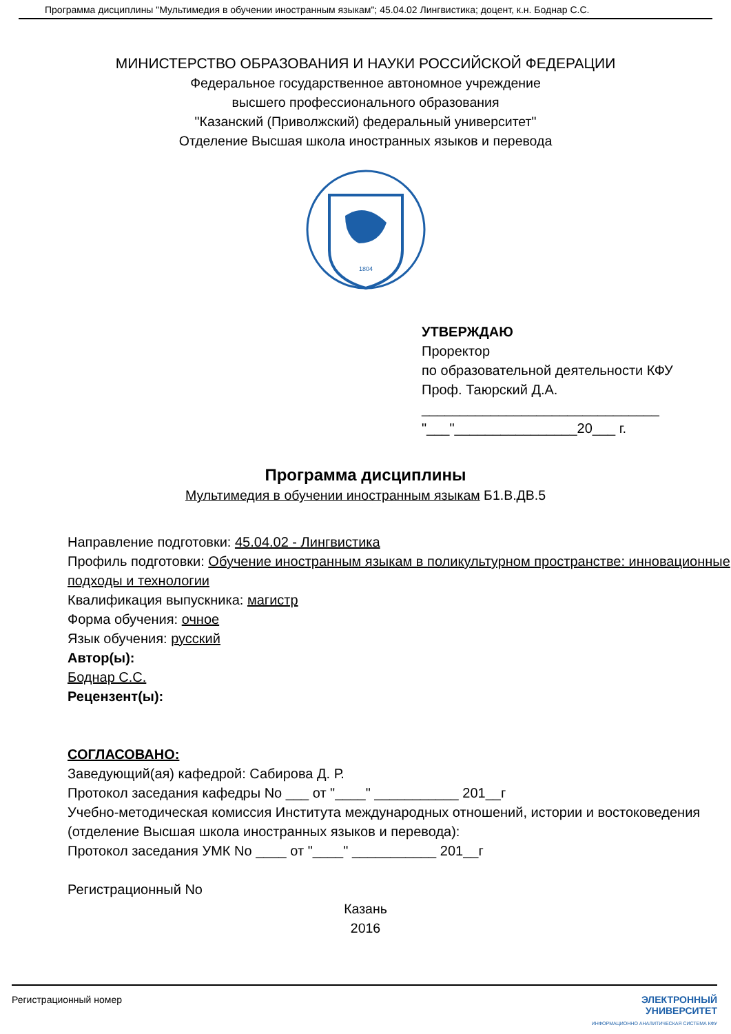Программа дисциплины "Мультимедия в обучении иностранным языкам"; 45.04.02 Лингвистика; доцент, к.н. Боднар С.С.
МИНИСТЕРСТВО ОБРАЗОВАНИЯ И НАУКИ РОССИЙСКОЙ ФЕДЕРАЦИИ
Федеральное государственное автономное учреждение
высшего профессионального образования
"Казанский (Приволжский) федеральный университет"
Отделение Высшая школа иностранных языков и перевода
1804
УТВЕРЖДАЮ
Проректор
по образовательной деятельности КФУ
Проф. Таюрский Д.А.
_______________________________
"___"________________20___ г.
Программа дисциплины
Мультимедия в обучении иностранным языкам Б1.В.ДВ.5
Направление подготовки: 45.04.02 - Лингвистика
Профиль подготовки: Обучение иностранным языкам в поликультурном пространстве: инновационные подходы и технологии
Квалификация выпускника: магистр
Форма обучения: очное
Язык обучения: русский
Автор(ы):
Боднар С.С.
Рецензент(ы):
СОГЛАСОВАНО:
Заведующий(ая) кафедрой: Сабирова Д. Р.
Протокол заседания кафедры No ___ от "____" ___________ 201__г
Учебно-методическая комиссия Института международных отношений, истории и востоковедения (отделение Высшая школа иностранных языков и перевода):
Протокол заседания УМК No ____ от "____" ___________ 201__г
Регистрационный No
Казань
2016
Регистрационный номер ЭЛЕКТРОННЫЙ
УНИВЕРСИТЕТ
ИНФОРМАЦИОННО АНАЛИТИЧЕСКАЯ СИСТЕМА КФУ